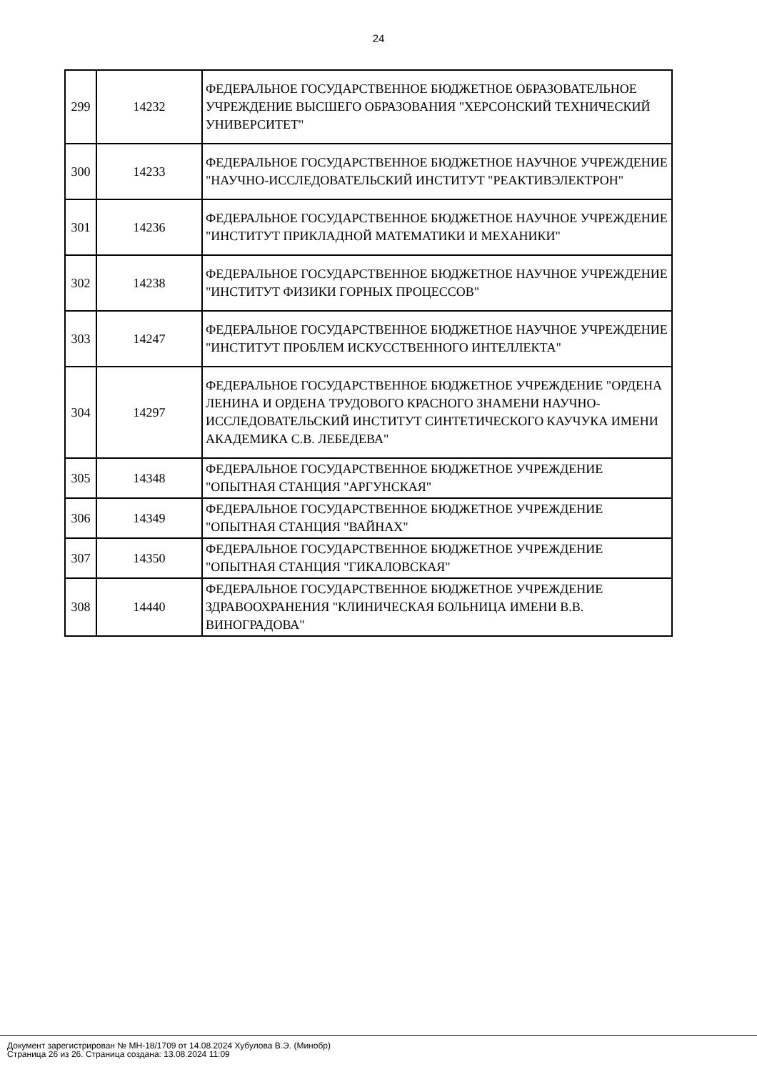24
| 299 | 14232 | ФЕДЕРАЛЬНОЕ ГОСУДАРСТВЕННОЕ БЮДЖЕТНОЕ ОБРАЗОВАТЕЛЬНОЕ УЧРЕЖДЕНИЕ ВЫСШЕГО ОБРАЗОВАНИЯ "ХЕРСОНСКИЙ ТЕХНИЧЕСКИЙ УНИВЕРСИТЕТ" |
| 300 | 14233 | ФЕДЕРАЛЬНОЕ ГОСУДАРСТВЕННОЕ БЮДЖЕТНОЕ НАУЧНОЕ УЧРЕЖДЕНИЕ "НАУЧНО-ИССЛЕДОВАТЕЛЬСКИЙ ИНСТИТУТ "РЕАКТИВЭЛЕКТРОН" |
| 301 | 14236 | ФЕДЕРАЛЬНОЕ ГОСУДАРСТВЕННОЕ БЮДЖЕТНОЕ НАУЧНОЕ УЧРЕЖДЕНИЕ "ИНСТИТУТ ПРИКЛАДНОЙ МАТЕМАТИКИ И МЕХАНИКИ" |
| 302 | 14238 | ФЕДЕРАЛЬНОЕ ГОСУДАРСТВЕННОЕ БЮДЖЕТНОЕ НАУЧНОЕ УЧРЕЖДЕНИЕ "ИНСТИТУТ ФИЗИКИ ГОРНЫХ ПРОЦЕССОВ" |
| 303 | 14247 | ФЕДЕРАЛЬНОЕ ГОСУДАРСТВЕННОЕ БЮДЖЕТНОЕ НАУЧНОЕ УЧРЕЖДЕНИЕ "ИНСТИТУТ ПРОБЛЕМ ИСКУССТВЕННОГО ИНТЕЛЛЕКТА" |
| 304 | 14297 | ФЕДЕРАЛЬНОЕ ГОСУДАРСТВЕННОЕ БЮДЖЕТНОЕ УЧРЕЖДЕНИЕ "ОРДЕНА ЛЕНИНА И ОРДЕНА ТРУДОВОГО КРАСНОГО ЗНАМЕНИ НАУЧНО-ИССЛЕДОВАТЕЛЬСКИЙ ИНСТИТУТ СИНТЕТИЧЕСКОГО КАУЧУКА ИМЕНИ АКАДЕМИКА С.В. ЛЕБЕДЕВА" |
| 305 | 14348 | ФЕДЕРАЛЬНОЕ ГОСУДАРСТВЕННОЕ БЮДЖЕТНОЕ УЧРЕЖДЕНИЕ "ОПЫТНАЯ СТАНЦИЯ "АРГУНСКАЯ" |
| 306 | 14349 | ФЕДЕРАЛЬНОЕ ГОСУДАРСТВЕННОЕ БЮДЖЕТНОЕ УЧРЕЖДЕНИЕ "ОПЫТНАЯ СТАНЦИЯ "ВАЙНАХ" |
| 307 | 14350 | ФЕДЕРАЛЬНОЕ ГОСУДАРСТВЕННОЕ БЮДЖЕТНОЕ УЧРЕЖДЕНИЕ "ОПЫТНАЯ СТАНЦИЯ "ГИКАЛОВСКАЯ" |
| 308 | 14440 | ФЕДЕРАЛЬНОЕ ГОСУДАРСТВЕННОЕ БЮДЖЕТНОЕ УЧРЕЖДЕНИЕ ЗДРАВООХРАНЕНИЯ "КЛИНИЧЕСКАЯ БОЛЬНИЦА ИМЕНИ В.В. ВИНОГРАДОВА" |
Документ зарегистрирован № МН-18/1709 от 14.08.2024 Хубулова В.Э. (Минобр)
Страница 26 из 26. Страница создана: 13.08.2024 11:09